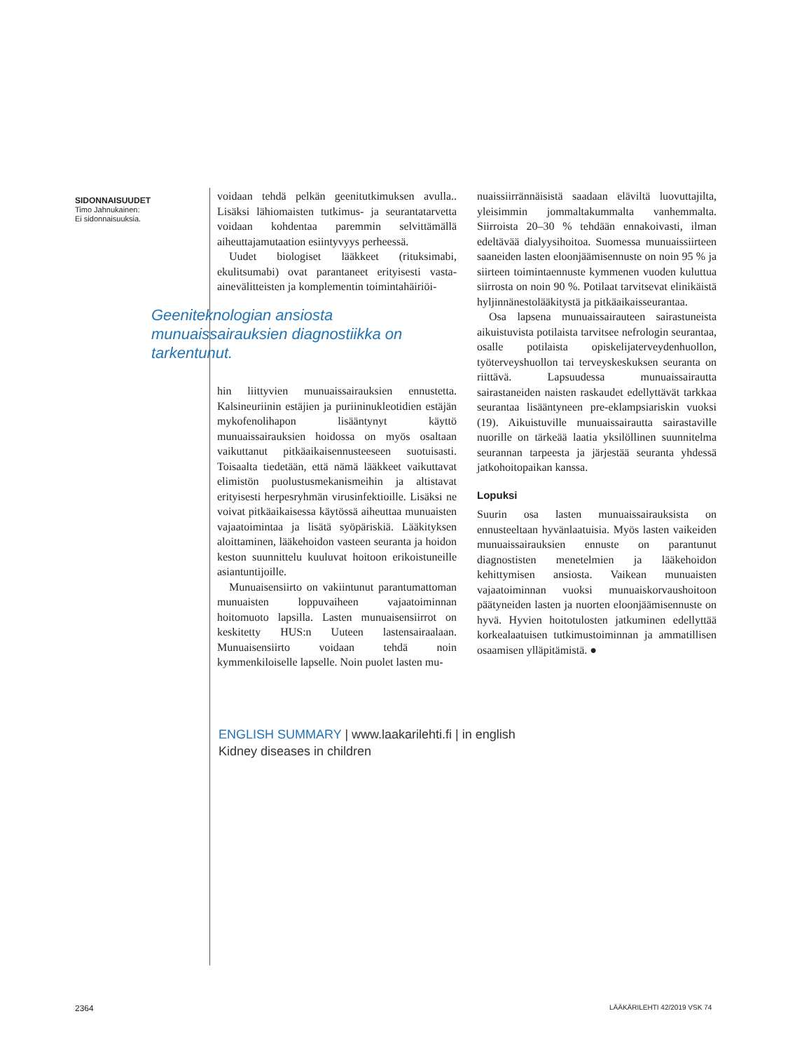SIDONNAISUUDET
Timo Jahnukainen:
Ei sidonnaisuuksia.
voidaan tehdä pelkän geenitutkimuksen avulla.. Lisäksi lähiomaisten tutkimus- ja seurantatarvetta voidaan kohdentaa paremmin selvittämällä aiheuttajamutaation esiintyvyys perheessä.
Uudet biologiset lääkkeet (rituksimabi, ekulitsumabi) ovat parantaneet erityisesti vasta-ainevälitteisten ja komplementin toimintahäiriöi-
Geeniteknologian ansiosta munuaissairauksien diagnostiikka on tarkentunut.
hin liittyvien munuaissairauksien ennustetta. Kalsineuriinin estäjien ja puriininukleotidien estäjän mykofenolihapon lisääntynyt käyttö munuaissairauksien hoidossa on myös osaltaan vaikuttanut pitkäaikaisennusteeseen suotuisasti. Toisaalta tiedetään, että nämä lääkkeet vaikuttavat elimistön puolustusmekanismeihin ja altistavat erityisesti herpesryhmän virusinfektioille. Lisäksi ne voivat pitkäaikaisessa käytössä aiheuttaa munuaisten vajaatoimintaa ja lisätä syöpäriskiä. Lääkityksen aloittaminen, lääkehoidon vasteen seuranta ja hoidon keston suunnittelu kuuluvat hoitoon erikoistuneille asiantuntijoille.
Munuaisensiirto on vakiintunut parantumattoman munuaisten loppuvaiheen vajaatoiminnan hoitomuoto lapsilla. Lasten munuaisensiirrot on keskitetty HUS:n Uuteen lastensairaalaan. Munuaisensiirto voidaan tehdä noin kymmenkiloiselle lapselle. Noin puolet lasten mu-
nuaissiirrännäisistä saadaan eläviltä luovuttajilta, yleisimmin jommaltakummalta vanhemmalta. Siirroista 20–30 % tehdään ennakoivasti, ilman edeltävää dialyysihoitoa. Suomessa munuaissiirteen saaneiden lasten eloonjäämisennuste on noin 95 % ja siirteen toimintaennuste kymmenen vuoden kuluttua siirrosta on noin 90 %. Potilaat tarvitsevat elinikäistä hyljinnänestolääkitystä ja pitkäaikaisseurantaa.
Osa lapsena munuaissairauteen sairastuneista aikuistuvista potilaista tarvitsee nefrologin seurantaa, osalle potilaista opiskelijaterveydenhuollon, työterveyshuollon tai terveyskeskuksen seuranta on riittävä. Lapsuudessa munuaissairautta sairastaneiden naisten raskaudet edellyttävät tarkkaa seurantaa lisääntyneen pre-eklampsiariskin vuoksi (19). Aikuistuville munuaissairautta sairastaville nuorille on tärkeää laatia yksilöllinen suunnitelma seurannan tarpeesta ja järjestää seuranta yhdessä jatkohoitopaikan kanssa.
Lopuksi
Suurin osa lasten munuaissairauksista on ennusteeltaan hyvänlaatuisia. Myös lasten vaikeiden munuaissairauksien ennuste on parantunut diagnostisten menetelmien ja lääkehoidon kehittymisen ansiosta. Vaikean munuaisten vajaatoiminnan vuoksi munuaiskorvaushoitoon päätyneiden lasten ja nuorten eloonjäämisennuste on hyvä. Hyvien hoitotulosten jatkuminen edellyttää korkealaatuisen tutkimustoiminnan ja ammatillisen osaamisen ylläpitämistä. ●
ENGLISH SUMMARY | www.laakarilehti.fi | in english
Kidney diseases in children
2364 LÄÄKÄRILEHTI 42/2019 VSK 74